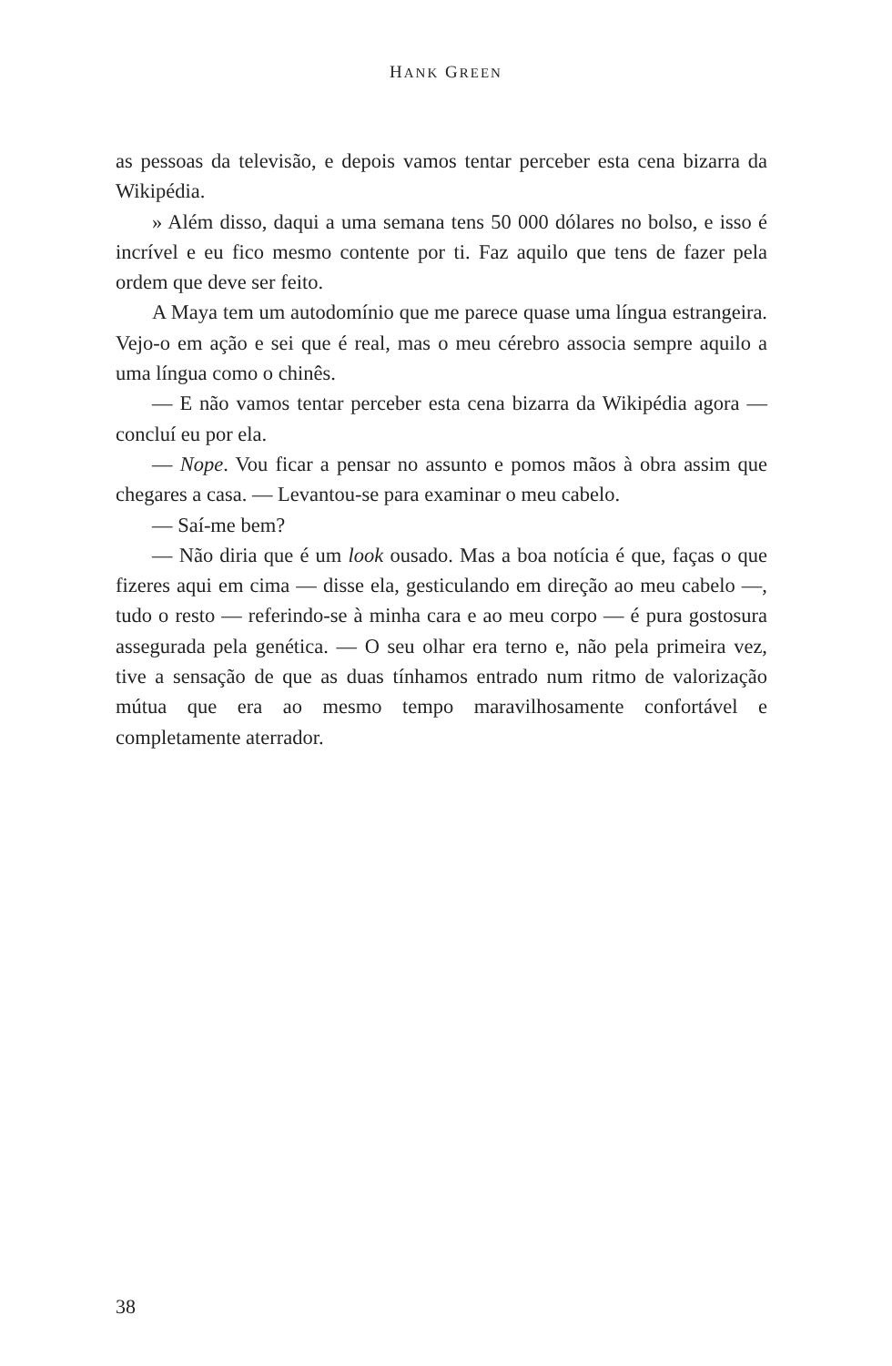HANK GREEN
as pessoas da televisão, e depois vamos tentar perceber esta cena bizarra da Wikipédia.
» Além disso, daqui a uma semana tens 50 000 dólares no bolso, e isso é incrível e eu fico mesmo contente por ti. Faz aquilo que tens de fazer pela ordem que deve ser feito.
A Maya tem um autodomínio que me parece quase uma língua estrangeira. Vejo-o em ação e sei que é real, mas o meu cérebro associa sempre aquilo a uma língua como o chinês.
— E não vamos tentar perceber esta cena bizarra da Wikipédia agora — concluí eu por ela.
— Nope. Vou ficar a pensar no assunto e pomos mãos à obra assim que chegares a casa. — Levantou-se para examinar o meu cabelo.
— Saí-me bem?
— Não diria que é um look ousado. Mas a boa notícia é que, faças o que fizeres aqui em cima — disse ela, gesticulando em direção ao meu cabelo —, tudo o resto — referindo-se à minha cara e ao meu corpo — é pura gostosura assegurada pela genética. — O seu olhar era terno e, não pela primeira vez, tive a sensação de que as duas tínhamos entrado num ritmo de valorização mútua que era ao mesmo tempo maravilhosamente confortável e completamente aterrador.
38